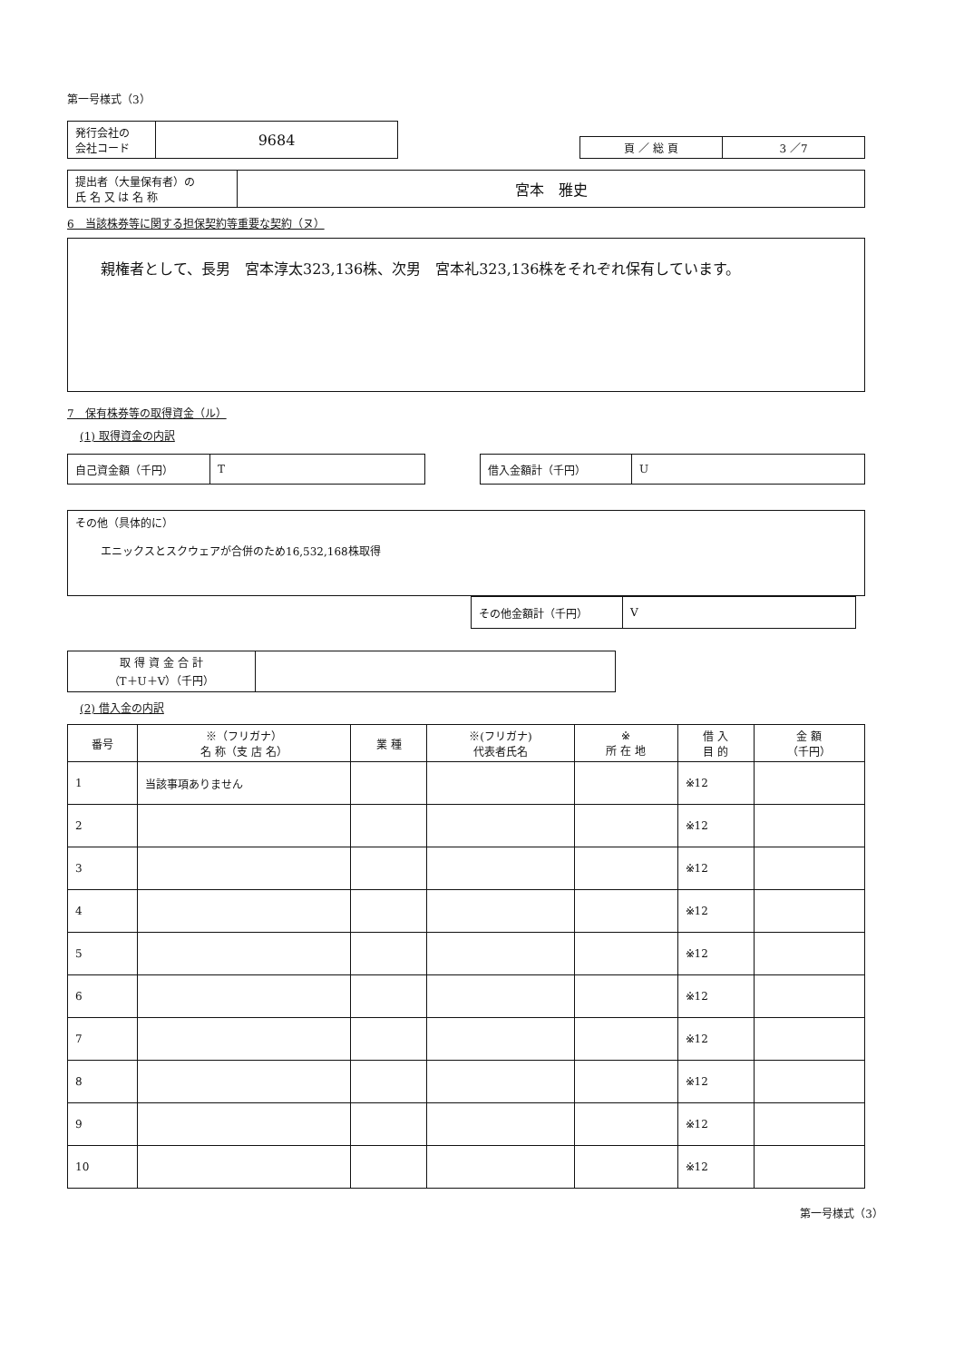第一号様式（3）
| 発行会社の 会社コード | 9684 |
| 頁 ／ 総 頁 | 3 ／7 |
| 提出者（大量保有者）の 氏 名 又 は 名 称 | 宮本 雅史 |
6　当該株券等に関する担保契約等重要な契約（ヌ）
親権者として、長男　宮本淳太323,136株、次男　宮本礼323,136株をそれぞれ保有しています。
7　保有株券等の取得資金（ル）
(1) 取得資金の内訳
| 自己資金額（千円） | T |
| 借入金額計（千円） | U |
その他（具体的に）
エニックスとスクウェアが合併のため16,532,168株取得
| その他金額計（千円） | V |
| 取 得 資 金 合 計 （T＋U＋V）（千円） | |
(2) 借入金の内訳
| 番号 | ※（フリガナ） 名 称（支 店 名） | 業 種 | ※(フリガナ) 代表者氏名 | ※ 所 在 地 | 借 入 目 的 | 金 額 （千円） |
| --- | --- | --- | --- | --- | --- | --- |
| 1 | 当該事項ありません | | | | ※12 | |
| 2 | | | | | ※12 | |
| 3 | | | | | ※12 | |
| 4 | | | | | ※12 | |
| 5 | | | | | ※12 | |
| 6 | | | | | ※12 | |
| 7 | | | | | ※12 | |
| 8 | | | | | ※12 | |
| 9 | | | | | ※12 | |
| 10 | | | | | ※12 | |
第一号様式（3）